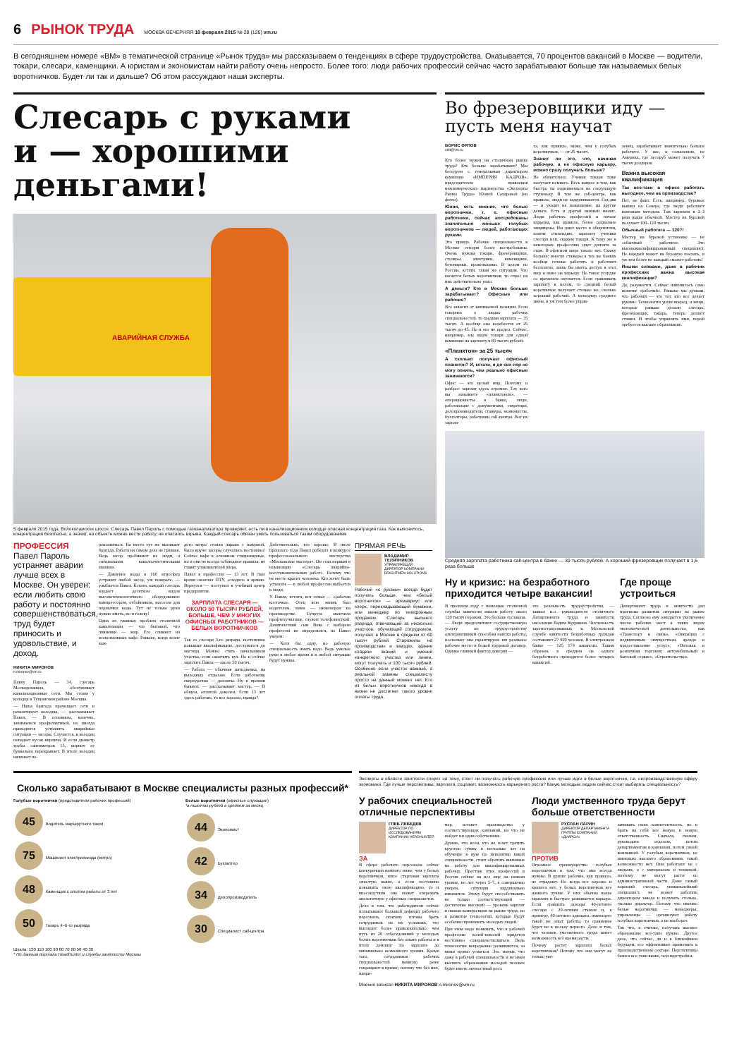6 РЫНОК ТРУДА МОСКВА ВЕЧЕРНЯЯ 18 февраля 2015 № 28 (126) vm.ru
В сегодняшнем номере «ВМ» в тематической странице «Рынок труда» мы рассказываем о тенденциях в сфере трудоустройства. Оказывается, 70 процентов вакансий в Москве — водители, токари, слесари, каменщики. А юристам и экономистам найти работу очень непросто. Более того: люди рабочих профессий сейчас часто зарабатывают больше так называемых белых воротничков. Будет ли так и дальше? Об этом рассуждают наши эксперты.
Слесарь с руками
и — хорошими деньгами!
АВАРИЙНАЯ СЛУЖБА
5 февраля 2015 года, Волоколамское шоссе. Слесарь Павел Пароль с помощью газоанализатора проверяет, есть ли в канализационном колодце опасная концентрация газа. Как выяснилось, концентрация безопасна, а значит, на объекте можно вести работу, не опасаясь взрыва. Каждый слесарь обязан уметь пользоваться таким оборудованием
ПРОФЕССИЯ Павел Пароль устраняет аварии лучше всех в Москве. Он уверен: если любить свою работу и постоянно совершенствоваться, труд будет приносить и удовольствие, и доход.
НИКИТА МИРОНОВ
n.mironov@vm.ru
Павлу Пароль — 34, слесарь Мосводоканала, обслуживает канализационные сети. Мы стоим у колодца в Тушинском районе Москвы.
— Наша бригада прочищает сети и ремонтирует колодцы, — рассказывает Павел. — В основном, конечно, занимаемся профилактикой, но иногда приходится устранять аварийные ситуации — засоры. Случается, в колодец попадает кусок кирпича. И если диаметр трубы сантиметров 15, кирпич ее буквально перекрывает. В итоге колодец начинает пе-
реполняться. На место тут же выезжает бригада. Работа на самом деле не грязная. Ведь засор пробивают не люди, а специальная каналоочистительная машина.
— Давление воды в 160 атмосфер устранит любой засор, уж поверьте, — улыбается Павел. Кстати, каждый слесарь владеет десятком видов высокотехнологичного оборудования: компрессором, отбойником, насосом для перекачки воды. Тут не только руки нужно иметь, но и голову!
Одна из главных проблем столичной канализации — что бытовой, что ливневки — жир. Его сливают из всевозможных кафе. Раньше, когда возле каж-
дого метро стояли ларьки с шаурмой, было круче: засоры случались постоянно! Сейчас кафе в основном стационарные, но и они не всегда соблюдают правила: не ставят улавливателей жира.
Павел в профессии — 13 лет. В свое время окончил ПТУ, «сходил» в армию. Вернулся — поступил в учебный центр предприятия.
ЗАРПЛАТА СЛЕСАРЯ — ОКОЛО 50 ТЫСЯЧ РУБЛЕЙ, БОЛЬШЕ, ЧЕМ У МНОГИХ ОФИСНЫХ РАБОТНИКОВ — БЕЛЫХ ВОРОТНИЧКОВ
Так со слесаря 3-го разряда, постепенно повышая квалификацию, дослужился до мастера. Можно стать начальником участка, если окончить вуз. Но и сейчас зарплата Павла — около 50 тысяч.
— Работа — обычная пятидневка, на выходных отдыхаю. Если работаешь сверхурочно — доплаты. Ну и премии бывают, — рассказывает мастер. — В общем, оплатой доволен. Если 13 лет здесь работаю, то все хорошо, правда?
Действительно, все хорошо. В июле прошлого года Павел победил в конкурсе профессионального мастерства «Московские мастера». Он стал первым в номинации «Слесарь аварийно-восстановительных работ». Потому что не место красит человека. Кто хочет быть успешен — в любой профессии выбьется в люди.
У Павла, кстати, вся семья — «рабочая косточка». Отец всю жизнь был водителем, мама — инженером на производстве. Супруга окончила профтехучилище, служит телефонисткой. Девятилетний сын Вова с выбором профессии не определился, но Павел уверен:
— Хотя бы одну, но рабочую специальность иметь надо. Ведь умелые руки в любое время и в любой ситуации будут нужны.
ПРЯМАЯ РЕЧЬ
ВЛАДИМИР ТЕЛЯТНИКОВ
УПРАВЛЯЮЩИЙ ДИРЕКТОР КОМПАНИИ BRIGHTMEN SOLUTIONS
Рабочий «с руками» всегда будет получать больше, чем «белый воротничок» — архивариус или клерк, перекладывающий бумажки, или менеджер по телефонным продажам. Слесарь высшего разряда, отвечающий за несколько участков, обучающий сотрудников, получает в Москве в среднем от 60 тысяч рублей. Старожилы на производствах и заводах, здание кладези знаний и умений конкретного участка или линии, могут получать и 100 тысяч рублей. Особенно если участок важный, а реальной замены специалисту просто на данный момент нет. Кто из белых воротничков никогда в жизни не достигнет такого уровня оплаты труда.
Во фрезеровщики иду — пусть меня научат
БОРИС ОРЛОВ
edit@vm.ru
Кто более нужен на столичном рынке труда? Кто больше зарабатывает? Мы беседуем с генеральным директором компании «ИМПЕРИЯ КАДРОВ», председателем правления некоммерческого партнерства «Эксперты Рынка Труда» Юлией Сахаровой (на фото).
Юлия, есть мнение, что белые воротнички, т. е. офисные работники, сейчас востребованы значительно меньше голубых воротничков — людей, работающих руками.
Это правда. Рабочие специальности в Москве сегодня более востребованы. Очень нужны токари, фрезеровщики, столяры, электрики, каменщики, бетонщики, кровельщики. В целом по России, кстати, такая же ситуация. Что касается белых воротничков, то спрос на них действительно упал.
А деньги? Кто в Москве больше зарабатывает? Офисные или рабочие?
Все зависит от занимаемой позиции. Если говорить о людях рабочих специальностей, то средняя зарплата — 35 тысяч. А вообще она колеблется от 25 тысяч до 45. Но и это не предел. Сейчас, например, мы ищем токаря для одной компании на зарплату в 85 тысяч рублей.
«Планктон» за 25 тысяч
А сколько получает офисный планктон? И, кстати, я до сих пор не могу понять, чем реально офисные занимаются?
Офис — это целый мир. Поэтому и разброс зарплат здесь огромен. Тот, кого вы называете «планктоном», — операционисты в банке, люди, работающие с документами, секретари, делопроизводители, стажеры, экономисты, бухгалтеры, работники call-центра. Вот их зарпла-
та, как правило, ниже, чем у голубых воротничков, — от 25 тысяч.
Значит ли это, что, начиная рабочую, а не офисную карьеру, можно сразу получать больше?
Не обязательно. Ученик токаря тоже получает немного. Весь вопрос в том, как быстро ты поднимешься на следующую ступеньку. В том же call-центре, как правило, люди не задерживаются. Год-два — и уходят на повышение, на другие деньги. Есть и другой важный нюанс. Люди рабочих профессий в начале карьеры, как правило, более социально защищены. Им дают место в общежитии, платят стипендию, зарплату ученика слесаря или, скажем токаря. К тому же в некоторых профессиях идет доплата за стаж. В офисном мире такого нет. Скажу больше: многие стажеры в тех же банках вообще готовы работать и работают бесплатно, лишь бы иметь доступ в этот мир и шанс на карьеру. Но такое усердие со временем окупается. Если сравнивать зарплату в целом, то средний белый воротничок получает столько же, сколько хороший рабочий. А менеджер среднего звена, и уж тем более управ-
ленец, зарабатывает значительно больше рабочего. У нас, к сожалению, не Америка, где лесоруб может получать 7 тысяч долларов.
Важна высокая квалификация
Так все-таки в офисе работать выгоднее, чем на производстве?
Нет, не факт. Есть, например, буровые вышки на Севере, где люди работают вахтовым методом. Там зарплата в 2–3 раза выше обычной. Мастер на буровой получает 100–120 тысяч.
Обычный работяга — 120?!
Мастер на буровой установке — не «обычный работяга». Это высококвалифицированный специалист. Не каждый может на буровую поехать, и уж тем более не каждый сможет работать!
Иными словами, даже в рабочих профессиях важна высокая квалификация?
Да, разумеется. Сейчас изменилось само понятие «рабочий». Раньше мы думали, что рабочий — это тот, кто все делает руками. Технологии ушли вперед, и вещи, которые раньше делали слесарь, фрезеровщик, токарь, теперь делают станки. И чтобы управлять ими, порой требуется высшее образование.
Средняя зарплата работника call-центра в банке — 30 тысяч рублей. А хороший фрезеровщик получает в 1,5 раза больше
Ну и кризис: на безработного приходится четыре вакансии!
В прошлом году с помощью столичной службы занятости нашли работу около 120 тысяч горожан. Это больше госзаказа.
— Люди предпочитают государственную услугу по трудоустройству альтернативным способам поиска работы, поскольку мы гарантируем им реальное рабочее место и белый трудовой договор. Однако главный фактор доверия —
это реальность трудоустройства, — заявил и.о. руководителя столичного Департамента труда и занятости населения Вадим Кудряшов. Численность зарегистрированных в Московской службе занятости безработных граждан составляет 27 920 человек. В электронном банке — 125 174 вакансии. Таким образом, в среднем на одного безработного приходится более четырех вакансий.
Где проще устроиться
Департамент труда и занятости дал прогнозы развития ситуации на рынке труда. Согласно ему ожидается увеличение числа рабочих мест в таких видах экономической деятельности, как «Транспорт и связь», «Операции с недвижимым имуществом, аренда и предоставление услуг», «Оптовая и розничная торговля; автомобильный и бытовой сервис», «Строительство».
Сколько зарабатывают в Москве специалисты разных профессий*
Голубые воротнички (представители рабочих профессий)
45 Водитель маршрутного такси
75 Машинист электропоезда (метро)
48 Каменщик с опытом работы от 3 лет
50 Токарь 4–6-го разряда
Белые воротнички (офисные служащие)
*в тысячах рублей в среднем за месяц
44 Экономист
42 Бухгалтер
34 Делопроизводитель
30 Специалист call-центра
Шкала: 120 110 100 90 80 70 60 50 40 30
* По данным портала HeadHunter и службы занятости Москвы
Эксперты в области занятости спорят на тему, стоит ли получать рабочую профессию или лучше идти в белые воротнички, т.е. непроизводственную сферу экономики. Где лучше перспективы: зарплата, соцпакет, возможность карьерного роста? Какую молодым людям сейчас стоит выбирать специальность?
У рабочих специальностей отличные перспективы
ГЛЕБ ЛЕБЕДЕВ
ДИРЕКТОР ПО ИССЛЕДОВАНИЯМ КОМПАНИИ HEADHUNTER
ЗА
В сфере рабочего персонала сейчас конкуренция намного ниже, чем у белых воротничков, плюс стартовая зарплата зачастую выше, а если постоянно повышать свою квалификацию, то и впоследствии она может опережать аналогичную у офисных специалистов.
Дело в том, что работодатели сейчас испытывают большой дефицит рабочего персонала, поэтому готовы брать сотрудников на их условиях, что выглядит более привлекательно, чем путь из 20 собеседований у молодых белых воротничков без опыта работы и в итоге демпинг по зарплате до минимально возможного уровня. Кроме того, сотрудников рабочих специальностей намного реже сокращают в кризис, потому что без них, напри-
мер, встанет производство у соответствующих компаний, на что не пойдет ни один собственник.
Думаю, что всем, кто не хочет тратить круглую сумму и несколько лет на обучение в вузе по непонятно какой специальности, стоит обратить внимание на работу для квалифицированных рабочих. Престиж этих профессий в России сейчас на все еще на низком уровне, но лет через 5–7, я совершенно уверен, ситуация кардинально изменится. Этому будут способствовать не только соответствующий — достаточно высокий — уровень зарплат и низкая конкуренция на рынке труда, но и развитие технологий, которые будут особенно привлекать молодых людей.
При этом надо понимать, что в рабочей профессии волей-неволей придется постоянно совершенствоваться. Ведь технологии непрерывно развиваются, за ними нужно угнаться. Это значит, что даже в рабочей специальности и не имея высшего образования молодой человек будет иметь личностный рост.
Люди умственного труда берут больше ответственности
РУСЛАН ЛАРИН
ДИРЕКТОР ДЕПАРТАМЕНТА ГРУППЫ КОМПАНИЙ «ДИАРСИ»
ПРОТИВ
Огромное преимущество голубых воротничков в том, что они всегда нужны. В кризис рабочие, как правило, не страдают. Но когда все хорошо и кризиса нет, у белых воротничков все намного лучше. У них обычно выше зарплата и быстрее развивается карьера. Если сравнить доходы 40-летнего слесаря с 20-летним стажем и, к примеру, 40-летнего адвоката, имеющего такой же опыт работы, то сравнение будет не в пользу первого. Дело в том, что человек умственного труда имеет возможность все время расти.
Почему растет зарплата белых воротничков? Потому что они могут не только уве-
личивать свою компетентность, но и брать на себя все новую и новую ответственность. Сначала, скажем, руководить отделом, потом департаментом в компании, потом самой компанией. У голубых воротничков, не имеющих высшего образования, такой возможности нет. Они работают не с людьми, а с материалом и техникой, поэтому не могут расти по административной части. Даже самый хороший слесарь, уникальнейший специалист, не может работать директором завода и получать столько, сколько директор. Потому что именно белые воротнички — менеджеры, управленцы — организуют работу голубых воротничков, а не наоборот.
Так что, я считаю, получать высшее образование все-таки нужно. Другое дело, что сейчас, да и в ближайшем будущем, его эффективнее применить в производственном секторе. Перспективы базиса все-таки выше, чем надстройки.
Мнения записал НИКИТА МИРОНОВ n.mironov@vm.ru